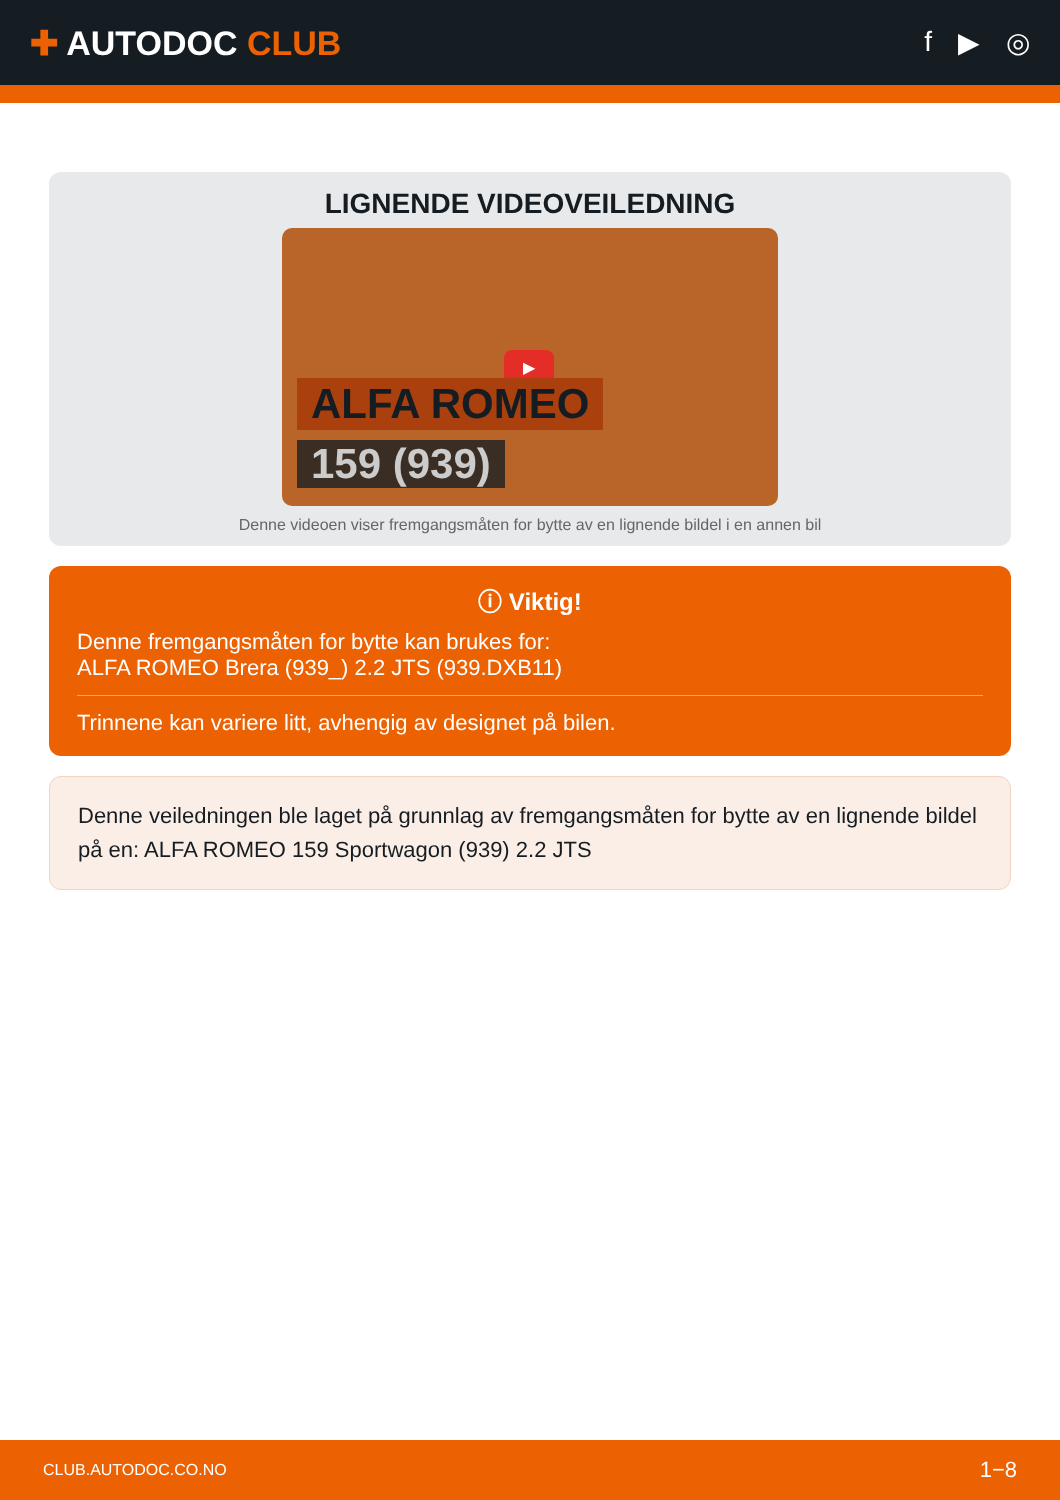✚ AUTODOC CLUB
f ▶ ◎
LIGNENDE VIDEOVEILEDNING
▶
ALFA ROMEO
159 (939)
Denne videoen viser fremgangsmåten for bytte av en lignende bildel i en annen bil
ⓘ Viktig!
Denne fremgangsmåten for bytte kan brukes for:
ALFA ROMEO Brera (939_) 2.2 JTS (939.DXB11)
Trinnene kan variere litt, avhengig av designet på bilen.
Denne veiledningen ble laget på grunnlag av fremgangsmåten for bytte av en lignende bildel på en: ALFA ROMEO 159 Sportwagon (939) 2.2 JTS
CLUB.AUTODOC.CO.NO 1−8